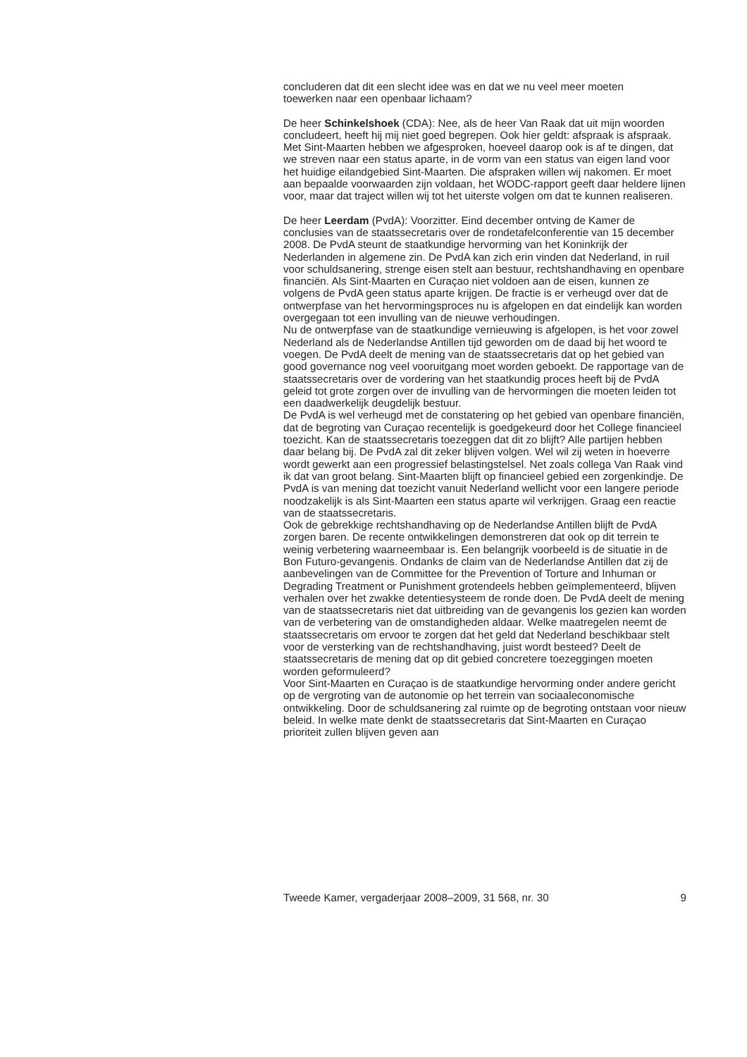concluderen dat dit een slecht idee was en dat we nu veel meer moeten
toewerken naar een openbaar lichaam?
De heer Schinkelshoek (CDA): Nee, als de heer Van Raak dat uit mijn woorden concludeert, heeft hij mij niet goed begrepen. Ook hier geldt: afspraak is afspraak. Met Sint-Maarten hebben we afgesproken, hoeveel daarop ook is af te dingen, dat we streven naar een status aparte, in de vorm van een status van eigen land voor het huidige eilandgebied Sint-Maarten. Die afspraken willen wij nakomen. Er moet aan bepaalde voorwaarden zijn voldaan, het WODC-rapport geeft daar heldere lijnen voor, maar dat traject willen wij tot het uiterste volgen om dat te kunnen realiseren.
De heer Leerdam (PvdA): Voorzitter. Eind december ontving de Kamer de conclusies van de staatssecretaris over de rondetafelconferentie van 15 december 2008. De PvdA steunt de staatkundige hervorming van het Koninkrijk der Nederlanden in algemene zin. De PvdA kan zich erin vinden dat Nederland, in ruil voor schuldsanering, strenge eisen stelt aan bestuur, rechtshandhaving en openbare financiën. Als Sint-Maarten en Curaçao niet voldoen aan de eisen, kunnen ze volgens de PvdA geen status aparte krijgen. De fractie is er verheugd over dat de ontwerpfase van het hervormingsproces nu is afgelopen en dat eindelijk kan worden overgegaan tot een invulling van de nieuwe verhoudingen.
Nu de ontwerpfase van de staatkundige vernieuwing is afgelopen, is het voor zowel Nederland als de Nederlandse Antillen tijd geworden om de daad bij het woord te voegen. De PvdA deelt de mening van de staatssecretaris dat op het gebied van good governance nog veel vooruitgang moet worden geboekt. De rapportage van de staatssecretaris over de vordering van het staatkundig proces heeft bij de PvdA geleid tot grote zorgen over de invulling van de hervormingen die moeten leiden tot een daadwerkelijk deugdelijk bestuur.
De PvdA is wel verheugd met de constatering op het gebied van openbare financiën, dat de begroting van Curaçao recentelijk is goedgekeurd door het College financieel toezicht. Kan de staatssecretaris toezeggen dat dit zo blijft? Alle partijen hebben daar belang bij. De PvdA zal dit zeker blijven volgen. Wel wil zij weten in hoeverre wordt gewerkt aan een progressief belastingstelsel. Net zoals collega Van Raak vind ik dat van groot belang. Sint-Maarten blijft op financieel gebied een zorgenkindje. De PvdA is van mening dat toezicht vanuit Nederland wellicht voor een langere periode noodzakelijk is als Sint-Maarten een status aparte wil verkrijgen. Graag een reactie van de staatssecretaris.
Ook de gebrekkige rechtshandhaving op de Nederlandse Antillen blijft de PvdA zorgen baren. De recente ontwikkelingen demonstreren dat ook op dit terrein te weinig verbetering waarneembaar is. Een belangrijk voorbeeld is de situatie in de Bon Futuro-gevangenis. Ondanks de claim van de Nederlandse Antillen dat zij de aanbevelingen van de Committee for the Prevention of Torture and Inhuman or Degrading Treatment or Punishment grotendeels hebben geïmplementeerd, blijven verhalen over het zwakke detentiesysteem de ronde doen. De PvdA deelt de mening van de staatssecretaris niet dat uitbreiding van de gevangenis los gezien kan worden van de verbetering van de omstandigheden aldaar. Welke maatregelen neemt de staatssecretaris om ervoor te zorgen dat het geld dat Nederland beschikbaar stelt voor de versterking van de rechtshandhaving, juist wordt besteed? Deelt de staatssecretaris de mening dat op dit gebied concretere toezeggingen moeten worden geformuleerd?
Voor Sint-Maarten en Curaçao is de staatkundige hervorming onder andere gericht op de vergroting van de autonomie op het terrein van sociaaleconomische ontwikkeling. Door de schuldsanering zal ruimte op de begroting ontstaan voor nieuw beleid. In welke mate denkt de staatssecretaris dat Sint-Maarten en Curaçao prioriteit zullen blijven geven aan
Tweede Kamer, vergaderjaar 2008–2009, 31 568, nr. 30 9